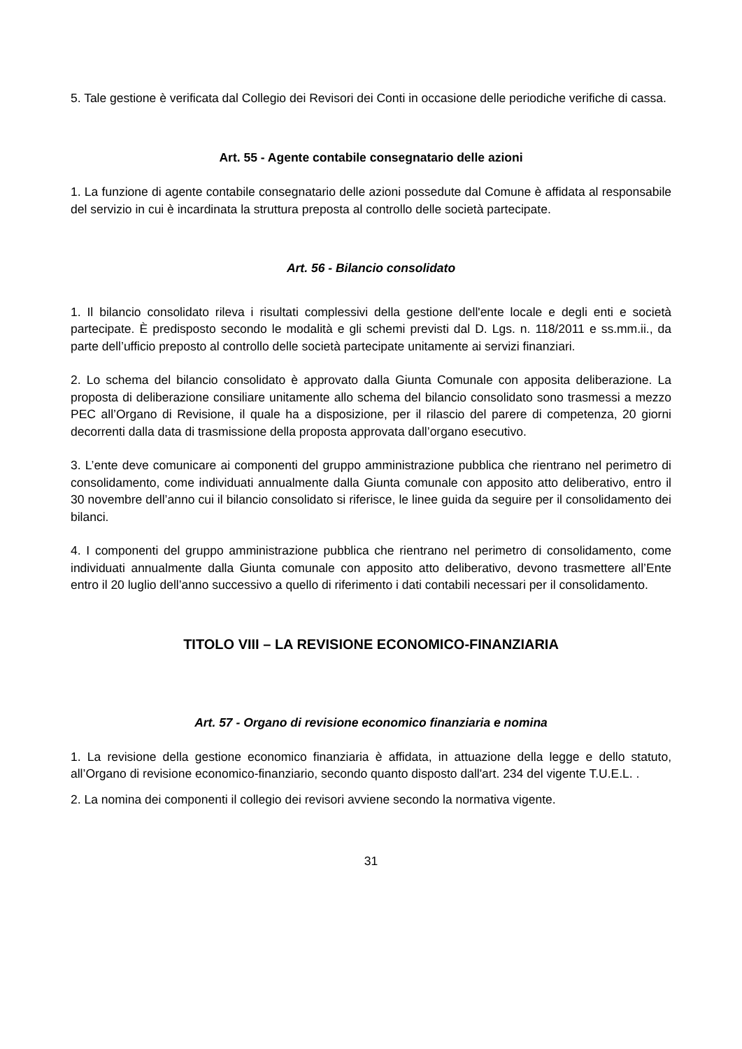5. Tale gestione è verificata dal Collegio dei Revisori dei Conti in occasione delle periodiche verifiche di cassa.
Art. 55 - Agente contabile consegnatario delle azioni
1. La funzione di agente contabile consegnatario delle azioni possedute dal Comune è affidata al responsabile del servizio in cui è incardinata la struttura preposta al controllo delle società partecipate.
Art. 56 - Bilancio consolidato
1. Il bilancio consolidato rileva i risultati complessivi della gestione dell'ente locale e degli enti e società partecipate. È predisposto secondo le modalità e gli schemi previsti dal D. Lgs. n. 118/2011 e ss.mm.ii., da parte dell’ufficio preposto al controllo delle società partecipate unitamente ai servizi finanziari.
2. Lo schema del bilancio consolidato è approvato dalla Giunta Comunale con apposita deliberazione. La proposta di deliberazione consiliare unitamente allo schema del bilancio consolidato sono trasmessi a mezzo PEC all’Organo di Revisione, il quale ha a disposizione, per il rilascio del parere di competenza, 20 giorni decorrenti dalla data di trasmissione della proposta approvata dall’organo esecutivo.
3. L’ente deve comunicare ai componenti del gruppo amministrazione pubblica che rientrano nel perimetro di consolidamento, come individuati annualmente dalla Giunta comunale con apposito atto deliberativo, entro il 30 novembre dell’anno cui il bilancio consolidato si riferisce, le linee guida da seguire per il consolidamento dei bilanci.
4. I componenti del gruppo amministrazione pubblica che rientrano nel perimetro di consolidamento, come individuati annualmente dalla Giunta comunale con apposito atto deliberativo, devono trasmettere all’Ente entro il 20 luglio dell’anno successivo a quello di riferimento i dati contabili necessari per il consolidamento.
TITOLO VIII – LA REVISIONE ECONOMICO-FINANZIARIA
Art. 57 - Organo di revisione economico finanziaria e nomina
1. La revisione della gestione economico finanziaria è affidata, in attuazione della legge e dello statuto, all’Organo di revisione economico-finanziario, secondo quanto disposto dall'art. 234 del vigente T.U.E.L. .
2. La nomina dei componenti il collegio dei revisori avviene secondo la normativa vigente.
31